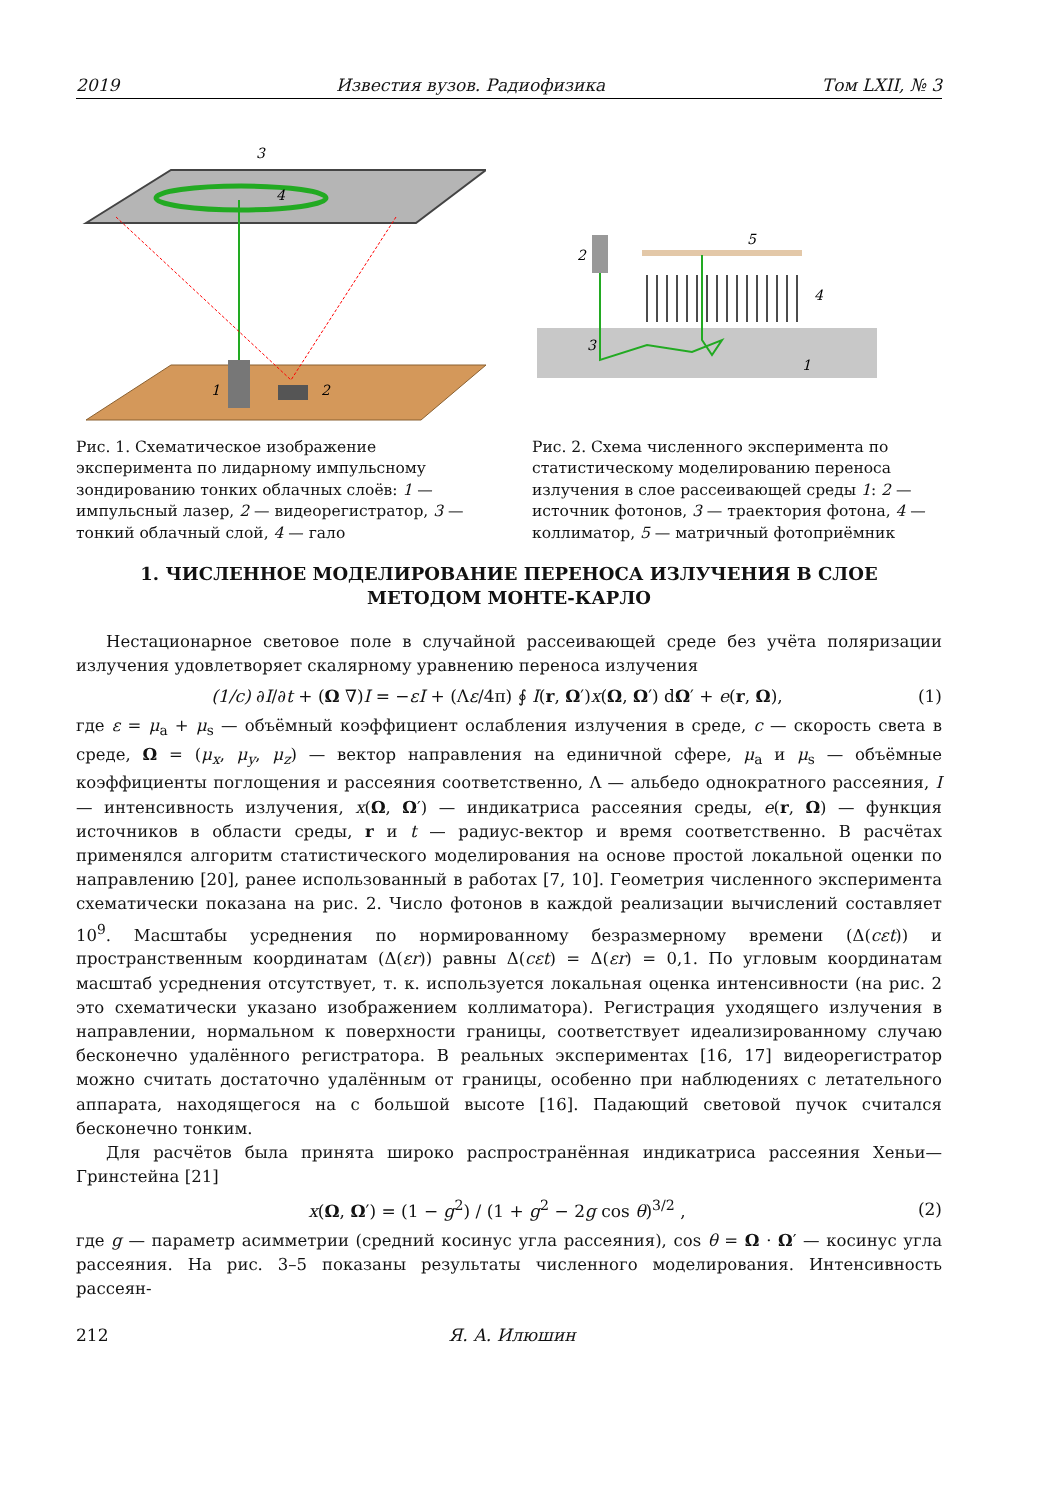2019 Известия вузов. Радиофизика Том LXII, № 3
3
4
1
2
Рис. 1. Схематическое изображение эксперимента по лидарному импульсному зондированию тонких облачных слоёв: 1 — импульсный лазер, 2 — видеорегистратор, 3 — тонкий облачный слой, 4 — гало
2
5
4
3
1
Рис. 2. Схема численного эксперимента по статистическому моделированию переноса излучения в слое рассеивающей среды 1: 2 — источник фотонов, 3 — траектория фотона, 4 — коллиматор, 5 — матричный фотоприёмник
1. ЧИСЛЕННОЕ МОДЕЛИРОВАНИЕ ПЕРЕНОСА ИЗЛУЧЕНИЯ В СЛОЕ
МЕТОДОМ МОНТЕ-КАРЛО
Нестационарное световое поле в случайной рассеивающей среде без учёта поляризации излучения удовлетворяет скалярному уравнению переноса излучения
(1/c) ∂I/∂t + (Ω ∇)I = −εI + (Λε/4π) ∮ I(r, Ω′)x(Ω, Ω′) dΩ′ + e(r, Ω), (1)
где ε = μ<sub>a</sub> + μ<sub>s</sub> — объёмный коэффициент ослабления излучения в среде, c — скорость света в среде, Ω = (μ<sub>x</sub>, μ<sub>y</sub>, μ<sub>z</sub>) — вектор направления на единичной сфере, μ<sub>a</sub> и μ<sub>s</sub> — объёмные коэффициенты поглощения и рассеяния соответственно, Λ — альбедо однократного рассеяния, I — интенсивность излучения, x(Ω, Ω′) — индикатриса рассеяния среды, e(r, Ω) — функция источников в области среды, r и t — радиус-вектор и время соответственно. В расчётах применялся алгоритм статистического моделирования на основе простой локальной оценки по направлению [20], ранее использованный в работах [7, 10]. Геометрия численного эксперимента схематически показана на рис. 2. Число фотонов в каждой реализации вычислений составляет 10<sup>9</sup>. Масштабы усреднения по нормированному безразмерному времени (Δ(cεt)) и пространственным координатам (Δ(εr)) равны Δ(cεt) = Δ(εr) = 0,1. По угловым координатам масштаб усреднения отсутствует, т. к. используется локальная оценка интенсивности (на рис. 2 это схематически указано изображением коллиматора). Регистрация уходящего излучения в направлении, нормальном к поверхности границы, соответствует идеализированному случаю бесконечно удалённого регистратора. В реальных экспериментах [16, 17] видеорегистратор можно считать достаточно удалённым от границы, особенно при наблюдениях с летательного аппарата, находящегося на с большой высоте [16]. Падающий световой пучок считался бесконечно тонким.
Для расчётов была принята широко распространённая индикатриса рассеяния Хеньи—Гринстейна [21]
x(Ω, Ω′) = (1 − g<sup>2</sup>) / (1 + g<sup>2</sup> − 2g cos θ)<sup>3/2</sup> , (2)
где g — параметр асимметрии (средний косинус угла рассеяния), cos θ = Ω · Ω′ — косинус угла рассеяния. На рис. 3–5 показаны результаты численного моделирования. Интенсивность рассеян-
212 Я. А. Илюшин